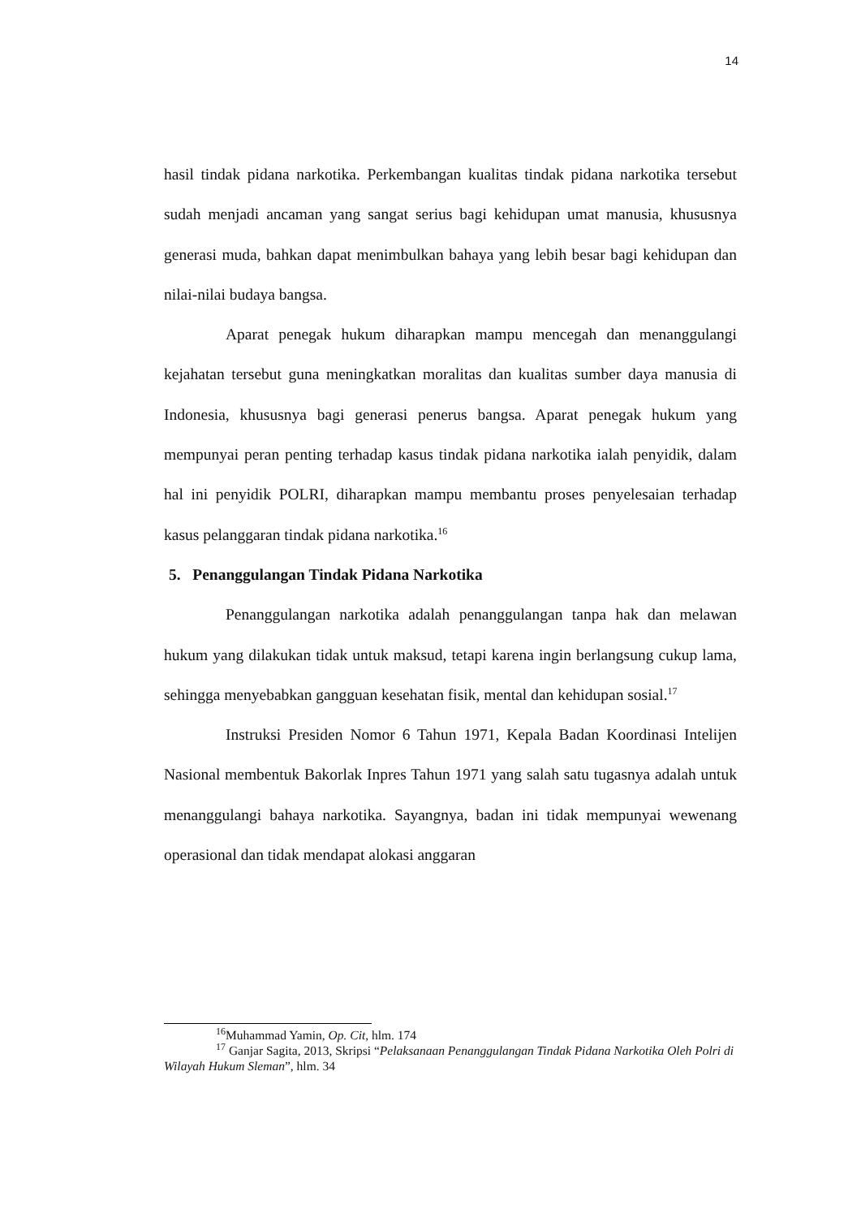14
hasil tindak pidana narkotika. Perkembangan kualitas tindak pidana narkotika tersebut sudah menjadi ancaman yang sangat serius bagi kehidupan umat manusia, khususnya generasi muda, bahkan dapat menimbulkan bahaya yang lebih besar bagi kehidupan dan nilai-nilai budaya bangsa.
Aparat penegak hukum diharapkan mampu mencegah dan menanggulangi kejahatan tersebut guna meningkatkan moralitas dan kualitas sumber daya manusia di Indonesia, khususnya bagi generasi penerus bangsa. Aparat penegak hukum yang mempunyai peran penting terhadap kasus tindak pidana narkotika ialah penyidik, dalam hal ini penyidik POLRI, diharapkan mampu membantu proses penyelesaian terhadap kasus pelanggaran tindak pidana narkotika.<sup>16</sup>
5. Penanggulangan Tindak Pidana Narkotika
Penanggulangan narkotika adalah penanggulangan tanpa hak dan melawan hukum yang dilakukan tidak untuk maksud, tetapi karena ingin berlangsung cukup lama, sehingga menyebabkan gangguan kesehatan fisik, mental dan kehidupan sosial.<sup>17</sup>
Instruksi Presiden Nomor 6 Tahun 1971, Kepala Badan Koordinasi Intelijen Nasional membentuk Bakorlak Inpres Tahun 1971 yang salah satu tugasnya adalah untuk menanggulangi bahaya narkotika. Sayangnya, badan ini tidak mempunyai wewenang operasional dan tidak mendapat alokasi anggaran
<sup>16</sup> Muhammad Yamin, Op. Cit, hlm. 174
<sup>17</sup> Ganjar Sagita, 2013, Skripsi “Pelaksanaan Penanggulangan Tindak Pidana Narkotika Oleh Polri di Wilayah Hukum Sleman”, hlm. 34